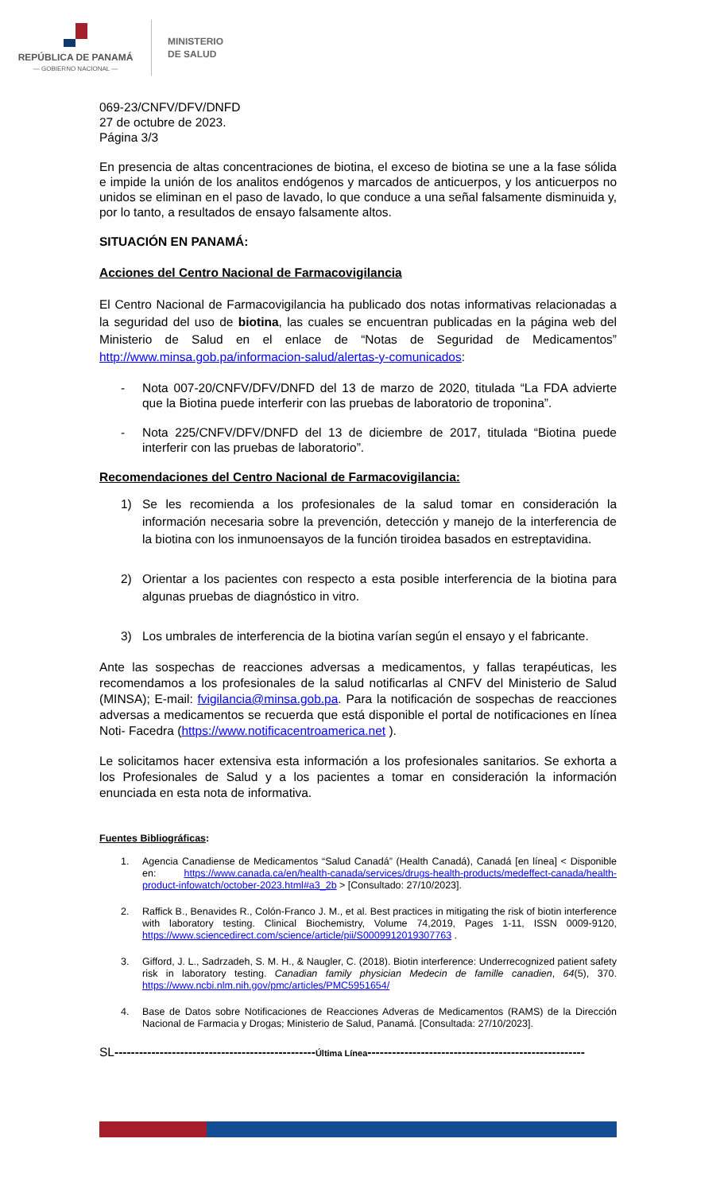REPÚBLICA DE PANAMÁ
— GOBIERNO NACIONAL —
MINISTERIO
DE SALUD
069-23/CNFV/DFV/DNFD
27 de octubre de 2023.
Página 3/3
En presencia de altas concentraciones de biotina, el exceso de biotina se une a la fase sólida e impide la unión de los analitos endógenos y marcados de anticuerpos, y los anticuerpos no unidos se eliminan en el paso de lavado, lo que conduce a una señal falsamente disminuida y, por lo tanto, a resultados de ensayo falsamente altos.
SITUACIÓN EN PANAMÁ:
Acciones del Centro Nacional de Farmacovigilancia
El Centro Nacional de Farmacovigilancia ha publicado dos notas informativas relacionadas a la seguridad del uso de biotina, las cuales se encuentran publicadas en la página web del Ministerio de Salud en el enlace de “Notas de Seguridad de Medicamentos” http://www.minsa.gob.pa/informacion-salud/alertas-y-comunicados:
- Nota 007-20/CNFV/DFV/DNFD del 13 de marzo de 2020, titulada “La FDA advierte que la Biotina puede interferir con las pruebas de laboratorio de troponina”.
- Nota 225/CNFV/DFV/DNFD del 13 de diciembre de 2017, titulada “Biotina puede interferir con las pruebas de laboratorio”.
Recomendaciones del Centro Nacional de Farmacovigilancia:
1) Se les recomienda a los profesionales de la salud tomar en consideración la información necesaria sobre la prevención, detección y manejo de la interferencia de la biotina con los inmunoensayos de la función tiroidea basados en estreptavidina.
2) Orientar a los pacientes con respecto a esta posible interferencia de la biotina para algunas pruebas de diagnóstico in vitro.
3) Los umbrales de interferencia de la biotina varían según el ensayo y el fabricante.
Ante las sospechas de reacciones adversas a medicamentos, y fallas terapéuticas, les recomendamos a los profesionales de la salud notificarlas al CNFV del Ministerio de Salud (MINSA); E-mail: fvigilancia@minsa.gob.pa. Para la notificación de sospechas de reacciones adversas a medicamentos se recuerda que está disponible el portal de notificaciones en línea Noti- Facedra (https://www.notificacentroamerica.net ).
Le solicitamos hacer extensiva esta información a los profesionales sanitarios. Se exhorta a los Profesionales de Salud y a los pacientes a tomar en consideración la información enunciada en esta nota de informativa.
Fuentes Bibliográficas:
1. Agencia Canadiense de Medicamentos “Salud Canadá” (Health Canadá), Canadá [en línea] < Disponible en: https://www.canada.ca/en/health-canada/services/drugs-health-products/medeffect-canada/health-product-infowatch/october-2023.html#a3_2b > [Consultado: 27/10/2023].
2. Raffick B., Benavides R., Colón-Franco J. M., et al. Best practices in mitigating the risk of biotin interference with laboratory testing. Clinical Biochemistry, Volume 74,2019, Pages 1-11, ISSN 0009-9120, https://www.sciencedirect.com/science/article/pii/S0009912019307763 .
3. Gifford, J. L., Sadrzadeh, S. M. H., & Naugler, C. (2018). Biotin interference: Underrecognized patient safety risk in laboratory testing. Canadian family physician Medecin de famille canadien, 64(5), 370. https://www.ncbi.nlm.nih.gov/pmc/articles/PMC5951654/
4. Base de Datos sobre Notificaciones de Reacciones Adveras de Medicamentos (RAMS) de la Dirección Nacional de Farmacia y Drogas; Ministerio de Salud, Panamá. [Consultada: 27/10/2023].
SL-------------------------------------------------Última Línea-----------------------------------------------------